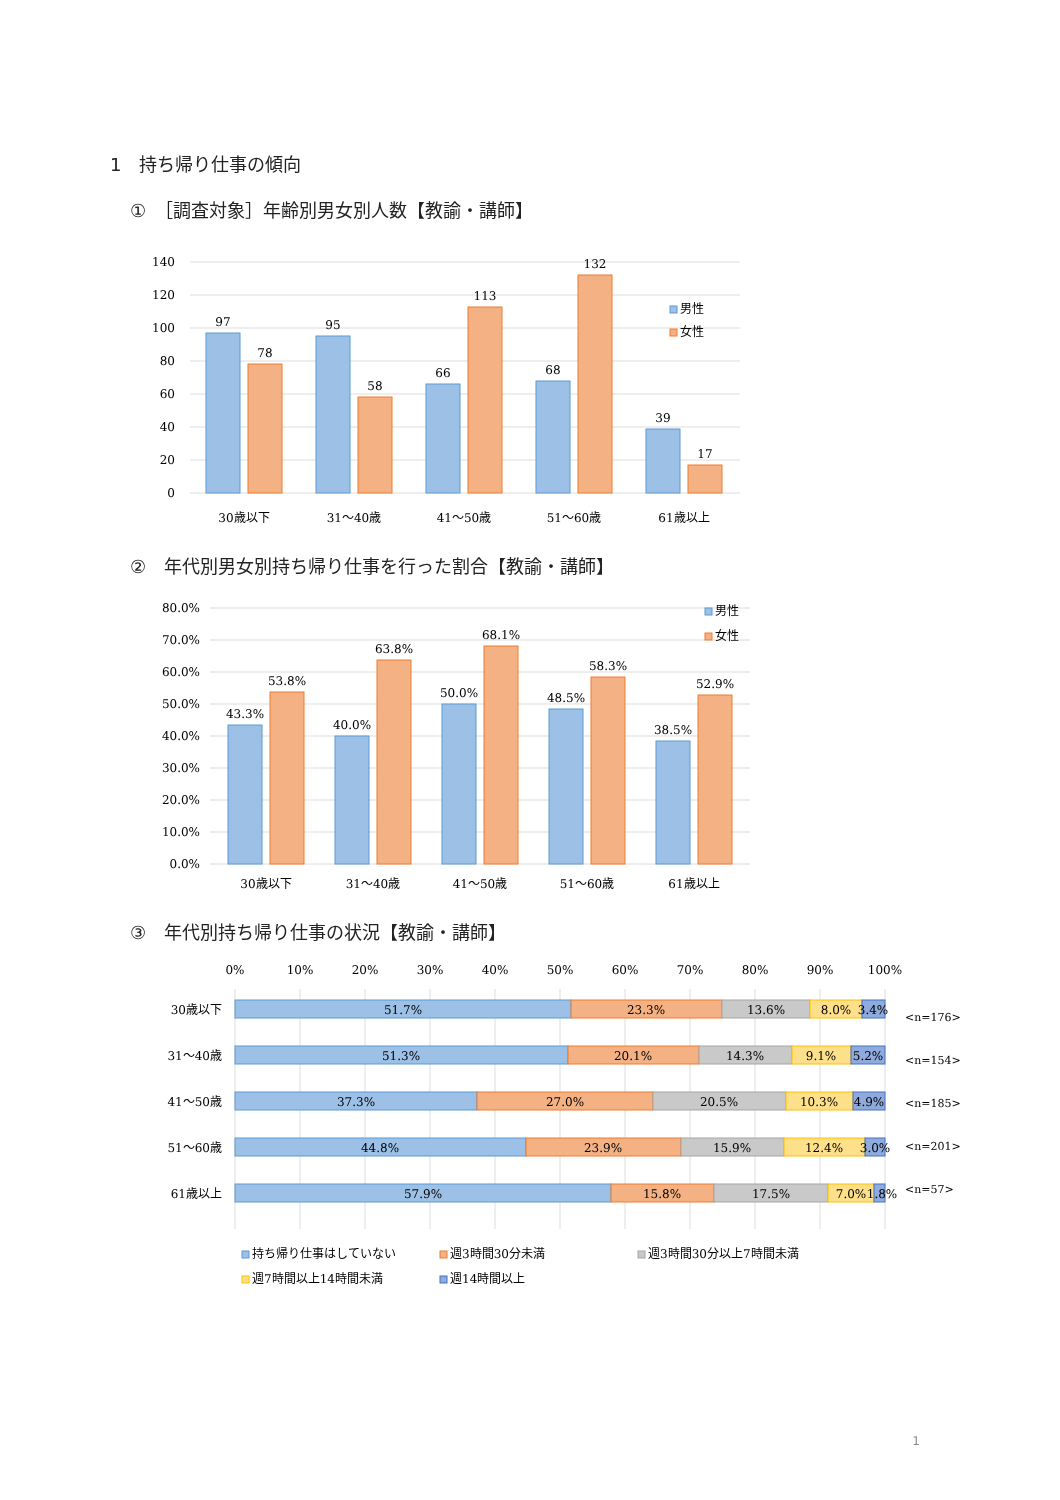1　持ち帰り仕事の傾向
①　［調査対象］年齢別男女別人数【教諭・講師】
140
120
100
80
60
40
20
0
97
78
95
58
66
113
68
132
39
17
30歳以下
31〜40歳
41〜50歳
51〜60歳
61歳以上
男性
女性
②　年代別男女別持ち帰り仕事を行った割合【教諭・講師】
80.0%
70.0%
60.0%
50.0%
40.0%
30.0%
20.0%
10.0%
0.0%
43.3%
53.8%
40.0%
63.8%
50.0%
68.1%
48.5%
58.3%
38.5%
52.9%
30歳以下
31〜40歳
41〜50歳
51〜60歳
61歳以上
男性
女性
③　年代別持ち帰り仕事の状況【教諭・講師】
0%
10%
20%
30%
40%
50%
60%
70%
80%
90%
100%
30歳以下
31〜40歳
41〜50歳
51〜60歳
61歳以上
51.7%
23.3%
13.6%
8.0%
3.4%
51.3%
20.1%
14.3%
9.1%
5.2%
37.3%
27.0%
20.5%
10.3%
4.9%
44.8%
23.9%
15.9%
12.4%
3.0%
57.9%
15.8%
17.5%
7.0%
1.8%
<n=176>
<n=154>
<n=185>
<n=201>
<n=57>
持ち帰り仕事はしていない
週3時間30分未満
週3時間30分以上7時間未満
週7時間以上14時間未満
週14時間以上
1